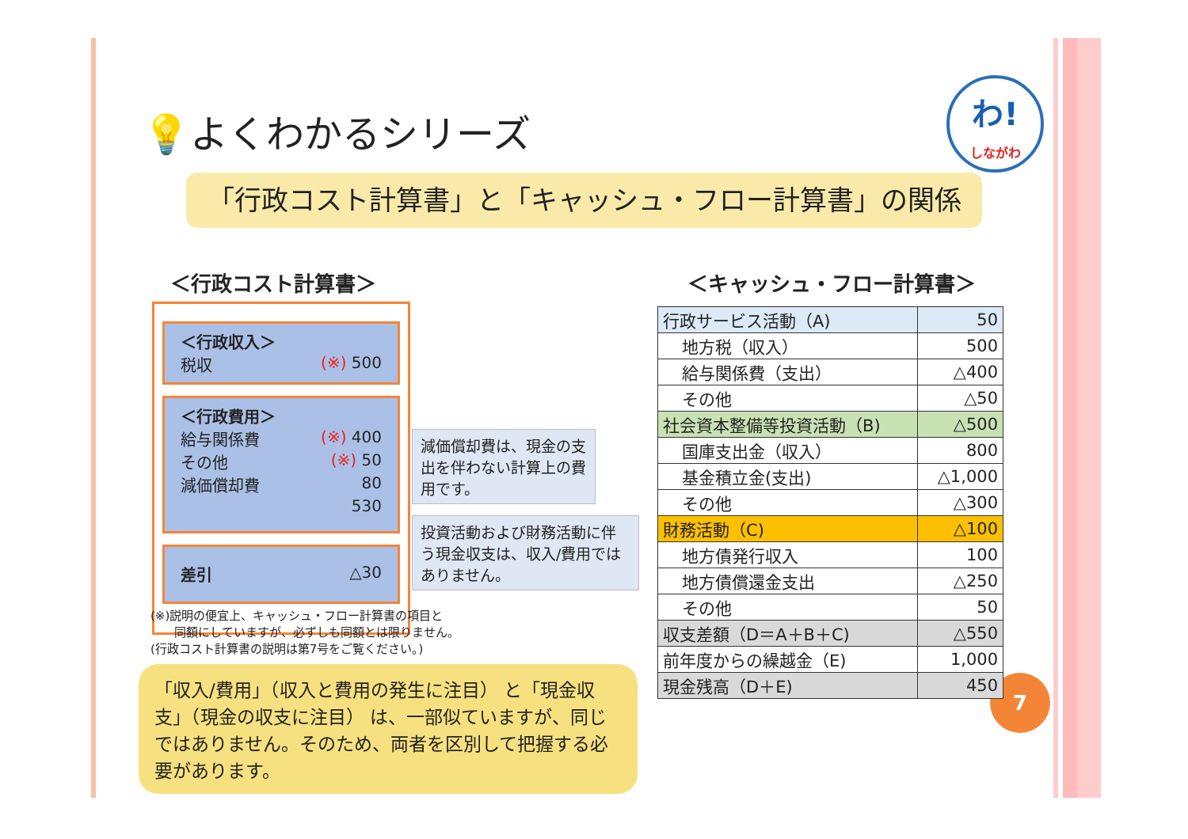わ!
しながわ
7
💡よくわかるシリーズ
「行政コスト計算書」と「キャッシュ・フロー計算書」の関係
＜行政コスト計算書＞
＜行政収入＞
税収 (※) 500
＜行政費用＞
給与関係費 (※) 400
その他 (※) 50
減価償却費 80
530
差引 △30
減価償却費は、現金の支出を伴わない計算上の費用です。
投資活動および財務活動に伴う現金収支は、収入/費用ではありません。
(※)説明の便宜上、キャッシュ・フロー計算書の項目と
　　同額にしていますが、必ずしも同額とは限りません。
(行政コスト計算書の説明は第7号をご覧ください。)
「収入/費用」（収入と費用の発生に注目） と「現金収支」（現金の収支に注目） は、一部似ていますが、同じではありません。そのため、両者を区別して把握する必要があります。
＜キャッシュ・フロー計算書＞
| 行政サービス活動（A) | 50 |
| 地方税（収入） | 500 |
| 給与関係費（支出） | △400 |
| その他 | △50 |
| 社会資本整備等投資活動（B) | △500 |
| 国庫支出金（収入） | 800 |
| 基金積立金(支出) | △1,000 |
| その他 | △300 |
| 財務活動（C) | △100 |
| 地方債発行収入 | 100 |
| 地方債償還金支出 | △250 |
| その他 | 50 |
| 収支差額（D＝A＋B＋C) | △550 |
| 前年度からの繰越金（E) | 1,000 |
| 現金残高（D＋E) | 450 |